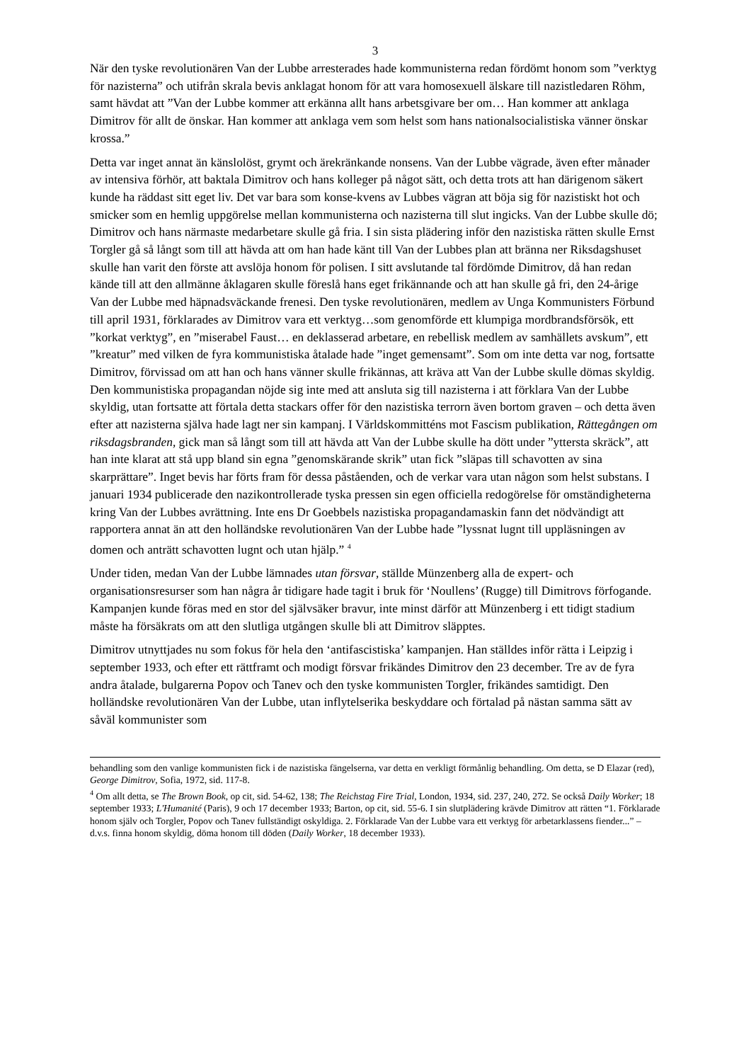3
När den tyske revolutionären Van der Lubbe arresterades hade kommunisterna redan fördömt honom som ”verktyg för nazisterna” och utifrån skrala bevis anklagat honom för att vara homosexuell älskare till nazistledaren Röhm, samt hävdat att ”Van der Lubbe kommer att erkänna allt hans arbetsgivare ber om… Han kommer att anklaga Dimitrov för allt de önskar. Han kommer att anklaga vem som helst som hans nationalsocialistiska vänner önskar krossa.”
Detta var inget annat än känslolöst, grymt och ärekränkande nonsens. Van der Lubbe vägrade, även efter månader av intensiva förhör, att baktala Dimitrov och hans kolleger på något sätt, och detta trots att han därigenom säkert kunde ha räddast sitt eget liv. Det var bara som konse-kvens av Lubbes vägran att böja sig för nazistiskt hot och smicker som en hemlig uppgörelse mellan kommunisterna och nazisterna till slut ingicks. Van der Lubbe skulle dö; Dimitrov och hans närmaste medarbetare skulle gå fria. I sin sista plädering inför den nazistiska rätten skulle Ernst Torgler gå så långt som till att hävda att om han hade känt till Van der Lubbes plan att bränna ner Riksdagshuset skulle han varit den förste att avslöja honom för polisen. I sitt avslutande tal fördömde Dimitrov, då han redan kände till att den allmänne åklagaren skulle föreslå hans eget frikännande och att han skulle gå fri, den 24-årige Van der Lubbe med häpnadsväckande frenesi. Den tyske revolutionären, medlem av Unga Kommunisters Förbund till april 1931, förklarades av Dimitrov vara ett verktyg…som genomförde ett klumpiga mordbrandsförsök, ett ”korkat verktyg”, en ”miserabel Faust… en deklasserad arbetare, en rebellisk medlem av samhällets avskum”, ett ”kreatur” med vilken de fyra kommunistiska åtalade hade ”inget gemensamt”. Som om inte detta var nog, fortsatte Dimitrov, förvissad om att han och hans vänner skulle frikännas, att kräva att Van der Lubbe skulle dömas skyldig. Den kommunistiska propagandan nöjde sig inte med att ansluta sig till nazisterna i att förklara Van der Lubbe skyldig, utan fortsatte att förtala detta stackars offer för den nazistiska terrorn även bortom graven – och detta även efter att nazisterna själva hade lagt ner sin kampanj. I Världskommitténs mot Fascism publikation, Rättegången om riksdagsbranden, gick man så långt som till att hävda att Van der Lubbe skulle ha dött under ”yttersta skräck”, att han inte klarat att stå upp bland sin egna ”genomskärande skrik” utan fick ”släpas till schavotten av sina skarprättare”. Inget bevis har förts fram för dessa påståenden, och de verkar vara utan någon som helst substans. I januari 1934 publicerade den nazikontrollerade tyska pressen sin egen officiella redogörelse för omständigheterna kring Van der Lubbes avrättning. Inte ens Dr Goebbels nazistiska propagandamaskin fann det nödvändigt att rapportera annat än att den holländske revolutionären Van der Lubbe hade ”lyssnat lugnt till uppläsningen av domen och anträtt schavotten lugnt och utan hjälp.” <sup>4</sup>
Under tiden, medan Van der Lubbe lämnades utan försvar, ställde Münzenberg alla de expert- och organisationsresurser som han några år tidigare hade tagit i bruk för ‘Noullens’ (Rugge) till Dimitrovs förfogande. Kampanjen kunde föras med en stor del självsäker bravur, inte minst därför att Münzenberg i ett tidigt stadium måste ha försäkrats om att den slutliga utgången skulle bli att Dimitrov släpptes.
Dimitrov utnyttjades nu som fokus för hela den ‘antifascistiska’ kampanjen. Han ställdes inför rätta i Leipzig i september 1933, och efter ett rättframt och modigt försvar frikändes Dimitrov den 23 december. Tre av de fyra andra åtalade, bulgarerna Popov och Tanev och den tyske kommunisten Torgler, frikändes samtidigt. Den holländske revolutionären Van der Lubbe, utan inflytelserika beskyddare och förtalad på nästan samma sätt av såväl kommunister som
behandling som den vanlige kommunisten fick i de nazistiska fängelserna, var detta en verkligt förmånlig behandling. Om detta, se D Elazar (red), George Dimitrov, Sofia, 1972, sid. 117-8.
<sup>4</sup> Om allt detta, se The Brown Book, op cit, sid. 54-62, 138; The Reichstag Fire Trial, London, 1934, sid. 237, 240, 272. Se också Daily Worker; 18 september 1933; L'Humanité (Paris), 9 och 17 december 1933; Barton, op cit, sid. 55-6. I sin slutplädering krävde Dimitrov att rätten “1. Förklarade honom själv och Torgler, Popov och Tanev fullständigt oskyldiga. 2. Förklarade Van der Lubbe vara ett verktyg för arbetarklassens fiender...” – d.v.s. finna honom skyldig, döma honom till döden (Daily Worker, 18 december 1933).